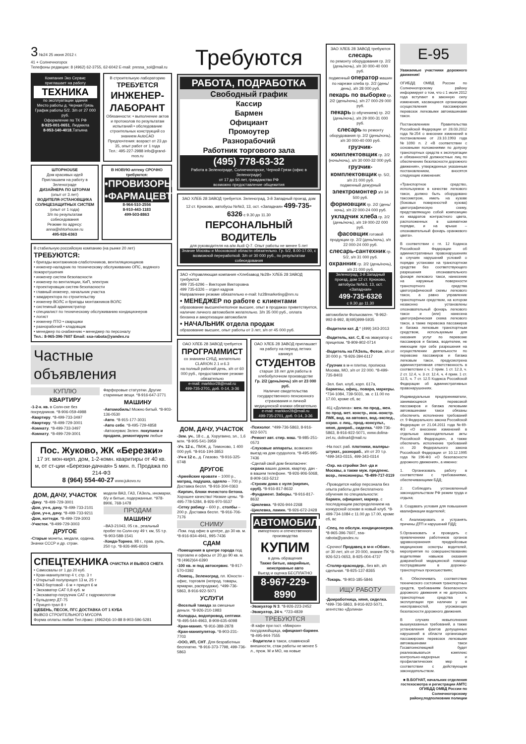3 №24 25 июня 2012 г.
41 + Солнечногорск
Телефоны редакции: 8 (4962) 62-3755, 62-6042 E-mail: pressa_sol@mail.ru
Компания Эко Сервис приглашает на работу
ТЕХНИКА
по эксплуатации здания
Место работы д. Черная Грязь График работы 5/2. З/п от 27 000 руб.
Оформление по ТК РФ
8-925-001-0651, Людмила
8-953-140-4018,Татьяна
В строительную лабораторию
ТРЕБУЕТСЯ
ИНЖЕНЕР-ЛАБОРАНТ
Обязанности: • выполнение актов и протоколов по результатам испытаний • обследование строительных конструкций со знанием AutoCAD
Предпочтения: возраст от 23 до 35, опыт работ от 1 года
Тел.: 495-227-2988 info@grand-mos.ru
ШТОРHOUSE
Дом красивых идей
Приглашаем на работу в Зеленограде
ДИЗАЙНЕРА ПО ШТОРАМ (опыт от 3 лет)
ВОДИТЕЛЯ-УСТАНОВЩИКА СОЛНЦЕЗАЩИТНЫХ СИСТЕМ (опыт от 1 года)
З/п по результатам собеседования
Резюме по адресу: anna@shtorhouse.ru
495-926-6363
В НОВУЮ аптеку СРОЧНО требуются:
•ПРОВИЗОРЫ •ФАРМАЦЕВТЫ
8-964-510-2556
8-910-443-1183
499-503-8863
В стабильную российскую компанию (на рынке 20 лет)
ТРЕБУЮТСЯ:
• бригады монтажников-слаботочников, вентиляционщиков
• инженер-наладчик по техническому обслуживанию ОПС, водяного пожаротушения
• инженер систем безопасности
• инженер по вентиляции, КиП, электрик
• проектировщик систем безопасности
• главный инженер, начальник участка
• замдиректора по строительству
• инженер ВОЛС и бригады монтажников ВОЛС
• системный администратор
• специалист по техническому обслуживанию кондиционеров
• логист
• инженер ПТО • сварщики
• разнорабочий • кладовщик
• менеджер по снабжению • менеджер по персоналу
Тел.: 8-965-396-7607 Email: ssa-rabota@yandex.ru
Частные объявления
КУПЛЮ
КВАРТИРУ
-1-2-к. кв. в Солн-ске без посредников. *8-906-059-4988
-Квартиру. *8-499-733-3497
-Квартиру. *8-499-729-3001
-Комнату. *8-499-733-3497
-Комнату. *8-499-729-3001
Фарфоровые статуэтки. Другие старинные вещи. *8-916-647-3771
МАШИНУ
-Автомобиль! Можно битый. *8-903-136-0530
-Авто. *8-915-177-3031
-Авто себе. *8-495-729-4858
-Автосервис Зелен. покупаем и продаем, ремонтируем любые
Пос. Жуково, ЖК «Березки»
17 эт. мон-кирп. дом, 1-2-комн. кваритиры от 40 кв. м, от ст-ции «Березки-дачная» 5 мин. п. Продажа по 214-ФЗ
8 (964) 554-40-27 www.jukovo.ru
ДОМ, ДАЧУ, УЧАСТОК
-Дачу. *8-499-729-3001
-Дом, уч-к, дачу. *8-499-733-2101
-Дом, уч-к, дачу. *8-499-733-9211
-Дом, коттедж. *8-499-729-3003
-Участок. *8-499-729-3003
ДРУГОЕ
-Старые монеты, медали, ордена. Значки СССР и др. стран.
модели ВАЗ, ГАЗ, ГАЗель, иномарки, б/у и битые, подержанные. *978-8906, 768-1478
ПРОДАМ
МАШИНУ
–ВАЗ-21043, 05 г.в., реальный пробег по Солн-ску 49 т. км, 55 т.р. *8-903-588-1541
-Хонда-Торнео, 98 г., прав. руль, 250 т.р. *8-926-995-6026
СПЕЦТЕХНИКА ОЧИСТКА И ВЫВОЗ СНЕГА
• Самосвалы от 1 до 20 куб.
• Кран-манипулятор 4 т, стр. 3 т
• Открытый полуприцеп 13 м, 25 т
• МАЗ бортовой - 6 м + прицеп 6 м
• Экскаватор CAT 0,8 куб. м
• Экскаватор-погрузчик CAT с гидромолотом
• Бульдозер ДТ-75
• Прицеп-трал 8 т
ЩЕБЕНЬ, ПЕСОК, ПГС ДОСТАВКА ОТ 1 КУБА
ВЫВОЗ СТРОИТЕЛЬНОГО МУСОРА
Форма оплаты любая Тел./факс: (49624)6-10-88 8-903-596-5281
Требуются
РАБОТА, ПОДРАБОТКА
Свободный график
Кассир
Бармен
Официант
Промоутер
Разнорабочий
Работник торгового зала
(495) 778-63-32
Работа в Зеленограде, Солнечногорске, Черной Грязи (офис в Зеленограде)
от 17 до 50 лет, гражданство РФ
возможно предоставление общежития
ЗАО ХЛЕБ 28 ЗАВОД требуется. Зеленоград, 3-й Западный проезд, дом 12 ст. Крюково, автобусы №№3, 13, ост. «Западная» 499-735-6326 с 9.30 до 11.30
ПЕРСОНАЛЬНЫЙ ВОДИТЕЛЬ
для руководителя на а/м Audi Q-7. Опыт работы не менее 5 лет
Знание Москвы и Московской области обязательно. Гр. 5/2, 8.00-17.00, с возможной переработкой. З/п от 30 000 руб., по результатам собеседования
ЗАО «Управляющая компания «Хлебзавод №28» ХЛЕБ 28 ЗАВОД требуются
499 735-6296 – Виктория Викторовна
499 735-6326 – отдел кадров
Направление резюме обязательно e-mail: hz28marketing@nm.ru
• МЕНЕДЖЕР по работе с клиентами
образование высшее/неполное высшее, опыт в продажах приветствуется, наличие личного автомобиля желательно. З/п 35 000 руб., оплата бензина и амортизации автомобиля
• НАЧАЛЬНИК отдела продаж
образование высшее, опыт работы от 3 лет, з/п от 45 000 руб.
ОАО ХЛЕБ 28 ЗАВОД требуется
ПРОГРАММИСТ
со знанием СУБД, желательно CLARION 2.1 и 6.3
на полный рабочий день, з/п от 60 000 руб., предоставление резюме обязательно
e-mail: markkor28@mail.ru
499-735-2701, доб. 0-14, 3-36
ОАО ХЛЕБ 28 ЗАВОД приглашает на работу на период летних каникул
СТУДЕНТОВ
старше 18 лет для работы в хлебобулочном производстве
Гр. 2/2 (день/ночь) з/п от 23 000 руб.
Наличие свидетельства государственного пенсионного страхования и личной медицинской книжки обязательно
e-mail: markkor28@mail.ru
499-735-2701, доб. 0-14, 3-36
ДОМ, ДАЧУ, УЧАСТОК
-Зем. уч., 18 с., д. Хоругвино, эл., 1,6 млн. *8-905-541-3959
-Уч. 12 с., ПМЖ, д. Тимоново, 1 400 000 руб. *8-916-194-3853
-Уч-к 12 с., д. Глазово. *8-916-325-0748
ДРУГОЕ
-Армейские кровати – 1000 р., матрац, подушка, одеяло – 700 р. Доставка беспл. *8-916-304-0363
-Кирпич, блоки ячеистого бетона. Хорошее качество! Низкие цены. *8-495-778-5284, 8-926-970-5537
-Сетку рабицу – 600 р., столбы – 200 р. Доставка беспл. *8-916-706-7176
СНИМУ
-Пом. под офис в центре, до 30 кв. м. *8-916-934-4941, 995-7436
СДАМ
-Помещения в центре города под торговлю и офисы от 20 до 90 кв. м. *8 (4962)64-6390
-100 кв. м под автосервис. *8-917-570-0392
-Помещ., Зеленоград, пл. Юности - офис, торговля (непрод. товары, ярмарки, распродажи). *499-736-5863, 8-916-922-5071
УСЛУГИ
-Веселый тамада за смешные деньги. *8-926-210-1983
-Колодцы, водопровод, септики. *8-495-544-4963, 8-909-635-6098
-Кран-манип. *8-916-388-2878
-Кран-манипулятор. *8-903-231-7703
-ООО, ИП, СНТ. Для безработных бесплатно. *8-916-373-7798, 499-736-5863
-Психолог. *499-736-5863, 8-916-922-5071
-Ремонт авт. стир. маш. *8-985-251-0573
-Слуховые аппараты, возможен выезд на дом сурдолога. *8-495-995-7436
-Сделай свой дом безопаснее: охрана ваших домов, квартир, дач - в вашем телефоне. *8-926-906-5068, 8-909-163-5212
-Строим дома с нуля (кирпич, сруб). *8-916-817-8632
-Фундамент. Заборы. *8-916-817-8632
-Циклевка. *8-926-944-2268
-Циклевка, ламин. *8-926-672-2428
АВТОМОБИЛИ
импортного и отечественного производства
КУПИМ
в день обращения
Также битые, аварийные, неисправные авто
Выезд и оценка БЕСПЛАТНО
8-967-229-8990
-Эвакуатор N 3. *8-926-223-2452
-Эвакуатор, 24 ч. *723-4839
ТРЕБУЮТСЯ
-В кафе при гост. «Микрон» посудомойщица, официант-бармен. *8-495-944-7555
- Водители в такси, славянской внешности, стаж работы не менее 5 л., прож. М и МО, на новые
ЗАО ХЛЕБ 28 ЗАВОД требуются
слесарь
по ремонту оборудования гр. 2/2 (день/ночь), з/п 30 000-40 000 руб.
подменный оператор машин по нарезке хлеба гр. 2/2 (день/день), з/п 28 000 руб.
пекарь по выборке гр. 2/2 (день/ночь), з/п 27 000-29 000 руб.
пекарь (с обучением) гр. 2/2 (день/ночь), з/п 29 000-31 000 руб.
слесарь по ремонту оборудования гр. 2/2 (день/ночь), з/п 30 000-40 000 руб.
грузчик-комплектовщик гр. 2/2 (ночь/ночь), з/п 30 000-32 000 руб.
грузчик-комплектовщик гр. 5/2, з/п 21 000 руб.
подменный дежурный электромонтер з/п 34 500 руб.
формовщик гр. 2/2 (день/ночь), з/п 22 000-24 000 руб.
укладчик хлеба гр. 2/2 (день/ночь), з/п 19 000-22 000 руб.
фасовщик готовой продукции гр. 2/2 (день/ночь), з/п 22 000-24 000 руб.
слесарь-сантехник гр. 5/2, з/п 31 000 руб.
охранник гр. 2/2 (день/ночь), з/п 21 000 руб.
Зеленоград, 3-й Западный проезд, дом 12 ст. Крюково, автобусы №№3, 13, ост. «Западная»
499-735-6326
с 9.30 до 11.30
автомобили Фольксваген. *8-962-992-8-992, 8(495)999-5935
-Водители кат. Д * (499) 343-2013
-Водитель, кат. С, Е на эвакуатор с прицепом. *8-909-902-0714
-Водитель на ГАЗель, Фотон, з/п от 30 000 р. *8-926-394-6117
-Грузчик в м-н плитки, прописка Москва, МО, з/п от 22 000. *8-499-735-8403
-Зел. бил. клуб, корп. 617а, бармены, офиц., повара, маркеры. *734-1084, 739-5031, зв. с 11.00 по 17.00, кроме сб, вс
-КЦ «Долина»: мен. по прод., мен. по прод. мет. констр., инж.-констр. ЛМК, вод. на автовоз, вод.-экспед., охран. с лиц., прод.-консульт., няня, домраб., сиделка. *499-736-5863, 8-916-922-5071, www.dolina-zel.ru, dolina4@mail.ru
-На пост. раб. плотники, маляры-штукат., разнораб., з/п от 20 т.р. *499-343-0315, 499-343-0314
-Охр. на стройки Зел -да и Москвы, а также муж. предпенс. возр., пенсионеры. *8-499-717-0119
-Проводится набор персонала без опыта работы для бесплатного обучения по специальности: бармен, официант, маркер. с последующим распределением на конкурсной основе в новый клуб. *8-499-734-1084 с 11.00 до 17.00, кроме сб, вс
-Спец. по обслуж. кондиционеров. *8-965-396-7607, ssa-rabota@yandex.ru
-Срочно! Продавец в м-н «Обои», от 30 лет, з/п от 20 000, знание ПК *8-926-521-0653, 8-925-004-4737
-Столяр-краснодер., без в/п, з/п сдельная. *8-925-137-8365
-Токарь. *8-903-185-5846
ИЩУ РАБОТУ
-Домработница, няня, сиделка. *499-736-5863, 8-916-922-5071, агентство «Долина»
Е-95
Уважаемые участники дорожного движения!
ОГИБДД ОМВД России по Солнечногорскому району информирует о том, что с 1 июля 2012 года вступают в законную силу изменения, касающиеся организации осуществления пассажирских перевозок легковыми автомашинами такси.
Постановлением Правительства Российской Федерации от 28.03.2012 года №254 о внесении изменений в постановление от 23.10.1993 года №1090 п. 2 «В соответствии с основными положениями по допуску транспортных средств к эксплуатации и обязанностей должностных лиц по обеспечению безопасности дорожного движения», утвержденных указанным постановлением, вносятся следующие изменения:
«Транспортное средство, используемое в качестве легкового такси, должно быть оборудовано таксометром, иметь на кузове (боковых поверхностей кузова) цветографическую схему, представляющую собой композицию из квадратов контрастного цвета, расположенных в шахматном порядке, и на крыше – опознавательный фонарь оранжевого цвета».
В соответствии с гл. 12 Кодекса Российской Федерации об административных правонарушениях в случаях нарушений условий о порядке установки на транспортном средстве без соответствующего разрешения опознавательного фонаря легкового такси, нанесение на наружные поверхности транспортного средства цветографической схемы легкового такси, а равно управление транспортным средством, на котором незаконно установлены опознавательный фонарь легкового такси и (или) нанесена цветографическая схема легкового такси, а также перевозка пассажиров и багажа легковым транспортным средством, используемым для оказания услуг по перевозке пассажиров и багажа, водителем, не имеющим при себе разрешения на осуществлении деятельности по перевозке пассажиров и багажа легковым такси, предусмотрена административная ответственность в соответствии с ч. 2 прим. 1 ст. 12.3, ч. 2 ст. 12.4, ч. 3 ст. 12.4, ч. 4 прим. 1 ст. 12.5, ч. 7 ст. 12.5 Кодекса Российской Федерации об административных правонарушениях.
Индивидуальные предприниматели, занимающиеся перевозкой пассажиров и багажа легковыми автомашинами такси обязаны обеспечить исполнение требований ст. 9 Федерального закона Российской Федерации от 21.04.2011 года №69-ФЗ «О внесении изменений в отдельные законодательные акты Российской Федерации», а также обеспечить исполнение требований ст. 20 Федерального закона Российской Федерации от 10.12.1995 года №196-ФЗ «О безопасности дорожного движения», а именно:
1. Организовать работу в соответствии с требованиями, обеспечивающими БДД;
2. Соблюдать установленный законодательством РФ режим труда и отдыха;
3. Создавать условия для повышения квалификации водителей;
4. Анализировать и устранять причины ДТП и нарушений ПДД;
5.Организовать и проводить с привлечением работников органов здравоохранения предрейсовые медицинские осмотры водителей, мероприятия по совершенствованию водителями навыков оказания доврачебной медицинской помощи пострадавшим в дорожно-транспортных происшествиях;
6. Обеспечивать соответствие технического состояния транспортных средств, требованиям безопасности дорожного движения и не допускать транспортные средства к эксплуатации при наличии у них неисправностей, угрожающих безопасности дорожного движения.
В случаях невыполнения вышеуказанных требований, а также установления фактов допущенных нарушений в области организации пассажирских перевозок легковыми автомашинами такси Госавтоинспекцией будет реализовываться комплекс контрольно-надзорных и профилактических мер в соответствии с действующим законодательством.
■ В.БОГНАТ, начальник отделения гостехосмотра и регистрации АМТС ОГИБДД ОМВД России по Солнечногорскому району,подполковник полиции